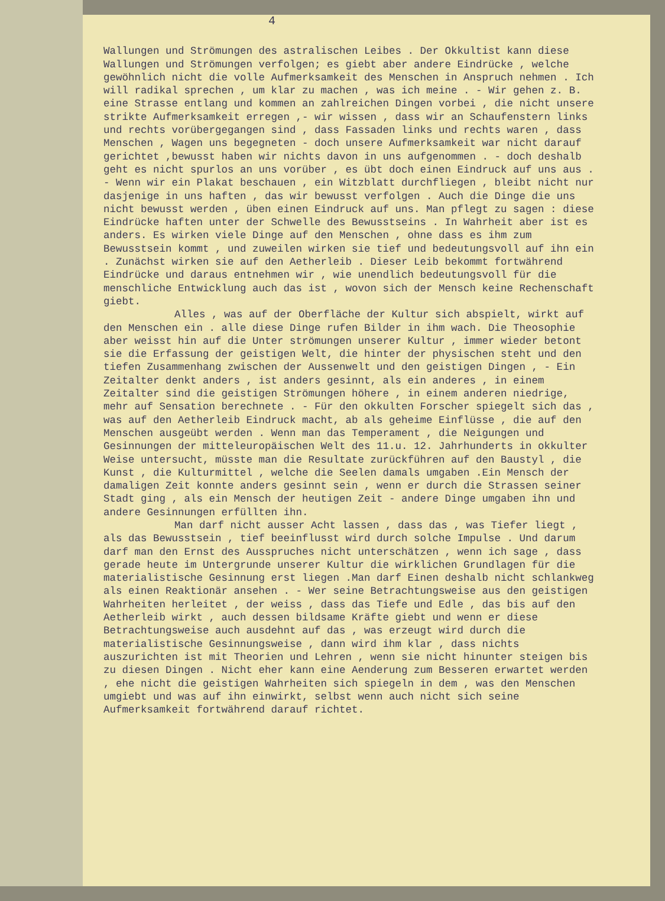4
Wallungen und Strömungen des astralischen Leibes . Der Okkultist kann diese Wallungen und Strömungen verfolgen; es giebt aber andere Eindrücke , welche gewöhnlich nicht die volle Aufmerksamkeit des Menschen in Anspruch nehmen . Ich will radikal sprechen , um klar zu machen , was ich meine . - Wir gehen z. B. eine Strasse entlang und kommen an zahlreichen Dingen vorbei , die nicht unsere strikte Aufmerksamkeit erregen ,- wir wissen , dass wir an Schaufenstern links und rechts vorübergegangen sind , dass Fassaden links und rechts waren , dass Menschen , Wagen uns begegneten - doch unsere Aufmerksamkeit war nicht darauf gerichtet ,bewusst haben wir nichts davon in uns aufgenommen . - doch deshalb geht es nicht spurlos an uns vorüber , es übt doch einen Eindruck auf uns aus . - Wenn wir ein Plakat beschauen , ein Witzblatt durchfliegen , bleibt nicht nur dasjenige in uns haften , das wir bewusst verfolgen . Auch die Dinge die uns nicht bewusst werden , üben einen Eindruck auf uns. Man pflegt zu sagen : diese Eindrücke haften unter der Schwelle des Bewusstseins . In Wahrheit aber ist es anders. Es wirken viele Dinge auf den Menschen , ohne dass es ihm zum Bewusstsein kommt , und zuweilen wirken sie tief und bedeutungsvoll auf ihn ein . Zunächst wirken sie auf den Aetherleib . Dieser Leib bekommt fortwährend Eindrücke und daraus entnehmen wir , wie unendlich bedeutungsvoll für die menschliche Entwicklung auch das ist , wovon sich der Mensch keine Rechenschaft giebt.
Alles , was auf der Oberfläche der Kultur sich abspielt, wirkt auf den Menschen ein . alle diese Dinge rufen Bilder in ihm wach. Die Theosophie aber weisst hin auf die Unter strömungen unserer Kultur , immer wieder betont sie die Erfassung der geistigen Welt, die hinter der physischen steht und den tiefen Zusammenhang zwischen der Aussenwelt und den geistigen Dingen , - Ein Zeitalter denkt anders , ist anders gesinnt, als ein anderes , in einem Zeitalter sind die geistigen Strömungen höhere , in einem anderen niedrige, mehr auf Sensation berechnete . - Für den okkulten Forscher spiegelt sich das , was auf den Aetherleib Eindruck macht, ab als geheime Einflüsse , die auf den Menschen ausgeübt werden . Wenn man das Temperament , die Neigungen und Gesinnungen der mitteleuropäischen Welt des 11.u. 12. Jahrhunderts in okkulter Weise untersucht, müsste man die Resultate zurückführen auf den Baustyl , die Kunst , die Kulturmittel , welche die Seelen damals umgaben .Ein Mensch der damaligen Zeit konnte anders gesinnt sein , wenn er durch die Strassen seiner Stadt ging , als ein Mensch der heutigen Zeit - andere Dinge umgaben ihn und andere Gesinnungen erfüllten ihn.
Man darf nicht ausser Acht lassen , dass das , was Tiefer liegt , als das Bewusstsein , tief beeinflusst wird durch solche Impulse . Und darum darf man den Ernst des Ausspruches nicht unterschätzen , wenn ich sage , dass gerade heute im Untergrunde unserer Kultur die wirklichen Grundlagen für die materialistische Gesinnung erst liegen .Man darf Einen deshalb nicht schlankweg als einen Reaktionär ansehen . - Wer seine Betrachtungsweise aus den geistigen Wahrheiten herleitet , der weiss , dass das Tiefe und Edle , das bis auf den Aetherleib wirkt , auch dessen bildsame Kräfte giebt und wenn er diese Betrachtungsweise auch ausdehnt auf das , was erzeugt wird durch die materialistische Gesinnungsweise , dann wird ihm klar , dass nichts auszurichten ist mit Theorien und Lehren , wenn sie nicht hinunter steigen bis zu diesen Dingen . Nicht eher kann eine Aenderung zum Besseren erwartet werden , ehe nicht die geistigen Wahrheiten sich spiegeln in dem , was den Menschen umgiebt und was auf ihn einwirkt, selbst wenn auch nicht sich seine Aufmerksamkeit fortwährend darauf richtet.